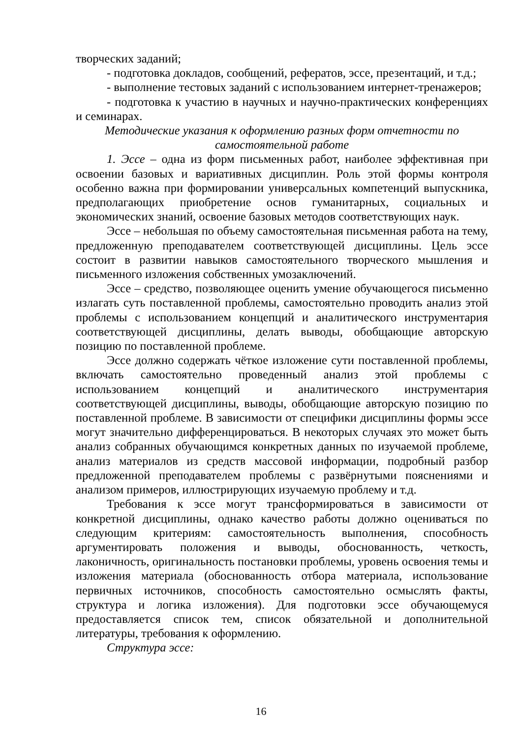творческих заданий;
- подготовка докладов, сообщений, рефератов, эссе, презентаций, и т.д.;
- выполнение тестовых заданий с использованием интернет-тренажеров;
- подготовка к участию в научных и научно-практических конференциях и семинарах.
Методические указания к оформлению разных форм отчетности по самостоятельной работе
1. Эссе – одна из форм письменных работ, наиболее эффективная при освоении базовых и вариативных дисциплин. Роль этой формы контроля особенно важна при формировании универсальных компетенций выпускника, предполагающих приобретение основ гуманитарных, социальных и экономических знаний, освоение базовых методов соответствующих наук.
Эссе – небольшая по объему самостоятельная письменная работа на тему, предложенную преподавателем соответствующей дисциплины. Цель эссе состоит в развитии навыков самостоятельного творческого мышления и письменного изложения собственных умозаключений.
Эссе – средство, позволяющее оценить умение обучающегося письменно излагать суть поставленной проблемы, самостоятельно проводить анализ этой проблемы с использованием концепций и аналитического инструментария соответствующей дисциплины, делать выводы, обобщающие авторскую позицию по поставленной проблеме.
Эссе должно содержать чёткое изложение сути поставленной проблемы, включать самостоятельно проведенный анализ этой проблемы с использованием концепций и аналитического инструментария соответствующей дисциплины, выводы, обобщающие авторскую позицию по поставленной проблеме. В зависимости от специфики дисциплины формы эссе могут значительно дифференцироваться. В некоторых случаях это может быть анализ собранных обучающимся конкретных данных по изучаемой проблеме, анализ материалов из средств массовой информации, подробный разбор предложенной преподавателем проблемы с развёрнутыми пояснениями и анализом примеров, иллюстрирующих изучаемую проблему и т.д.
Требования к эссе могут трансформироваться в зависимости от конкретной дисциплины, однако качество работы должно оцениваться по следующим критериям: самостоятельность выполнения, способность аргументировать положения и выводы, обоснованность, четкость, лаконичность, оригинальность постановки проблемы, уровень освоения темы и изложения материала (обоснованность отбора материала, использование первичных источников, способность самостоятельно осмыслять факты, структура и логика изложения). Для подготовки эссе обучающемуся предоставляется список тем, список обязательной и дополнительной литературы, требования к оформлению.
Структура эссе:
16